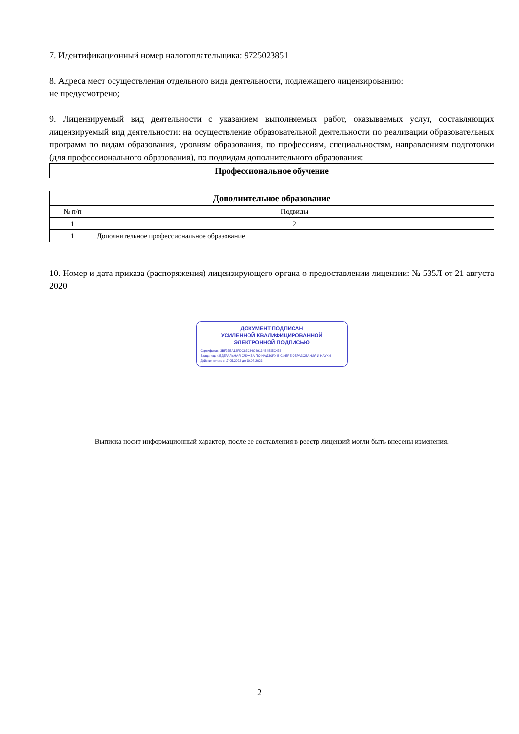7. Идентификационный номер налогоплательщика: 9725023851
8. Адреса мест осуществления отдельного вида деятельности, подлежащего лицензированию:
не предусмотрено;
9. Лицензируемый вид деятельности с указанием выполняемых работ, оказываемых услуг, составляющих лицензируемый вид деятельности: на осуществление образовательной деятельности по реализации образовательных программ по видам образования, уровням образования, по профессиям, специальностям, направлениям подготовки (для профессионального образования), по подвидам дополнительного образования:
| Профессиональное обучение |
| --- |
| Дополнительное образование | |
| --- | --- |
| № п/п | Подвиды |
| 1 | 2 |
| 1 | Дополнительное профессиональное образование |
10. Номер и дата приказа (распоряжения) лицензирующего органа о предоставлении лицензии: № 535Л от 21 августа 2020
ДОКУМЕНТ ПОДПИСАН
УСИЛЕННОЙ КВАЛИФИЦИРОВАННОЙ
ЭЛЕКТРОННОЙ ПОДПИСЬЮ
Сертификат: 3BF25EA12FDC65D34C49134B4E55C456
Владелец: ФЕДЕРАЛЬНАЯ СЛУЖБА ПО НАДЗОРУ В СФЕРЕ ОБРАЗОВАНИЯ И НАУКИ
Действителен: с 17.05.2022 до 10.08.2023
Выписка носит информационный характер, после ее составления в реестр лицензий могли быть внесены изменения.
2